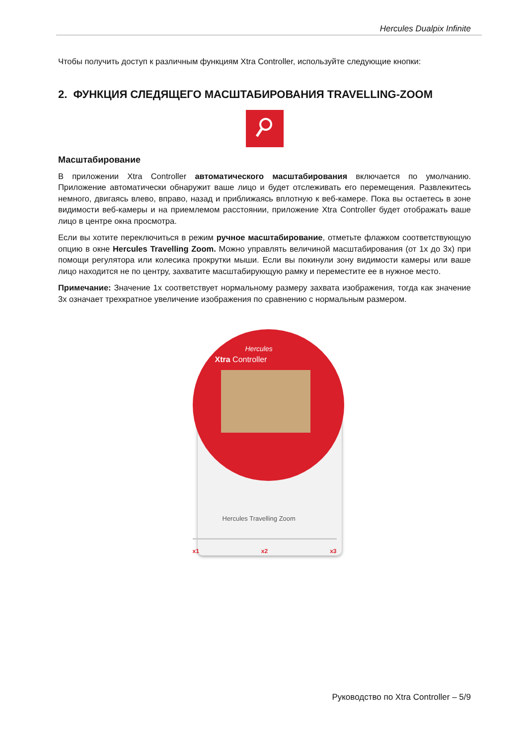Hercules Dualpix Infinite
Чтобы получить доступ к различным функциям Xtra Controller, используйте следующие кнопки:
2. ФУНКЦИЯ СЛЕДЯЩЕГО МАСШТАБИРОВАНИЯ TRAVELLING-ZOOM
Масштабирование
В приложении Xtra Controller автоматического масштабирования включается по умолчанию. Приложение автоматически обнаружит ваше лицо и будет отслеживать его перемещения. Развлекитесь немного, двигаясь влево, вправо, назад и приближаясь вплотную к веб-камере. Пока вы остаетесь в зоне видимости веб-камеры и на приемлемом расстоянии, приложение Xtra Controller будет отображать ваше лицо в центре окна просмотра.
Если вы хотите переключиться в режим ручное масштабирование, отметьте флажком соответствующую опцию в окне Hercules Travelling Zoom. Можно управлять величиной масштабирования (от 1x до 3x) при помощи регулятора или колесика прокрутки мыши. Если вы покинули зону видимости камеры или ваше лицо находится не по центру, захватите масштабирующую рамку и переместите ее в нужное место.
Примечание: Значение 1x соответствует нормальному размеру захвата изображения, тогда как значение 3x означает трехкратное увеличение изображения по сравнению с нормальным размером.
Hercules
Xtra Controller
Hercules Travelling Zoom
x1 x2 x3
Руководство по Xtra Controller – 5/9